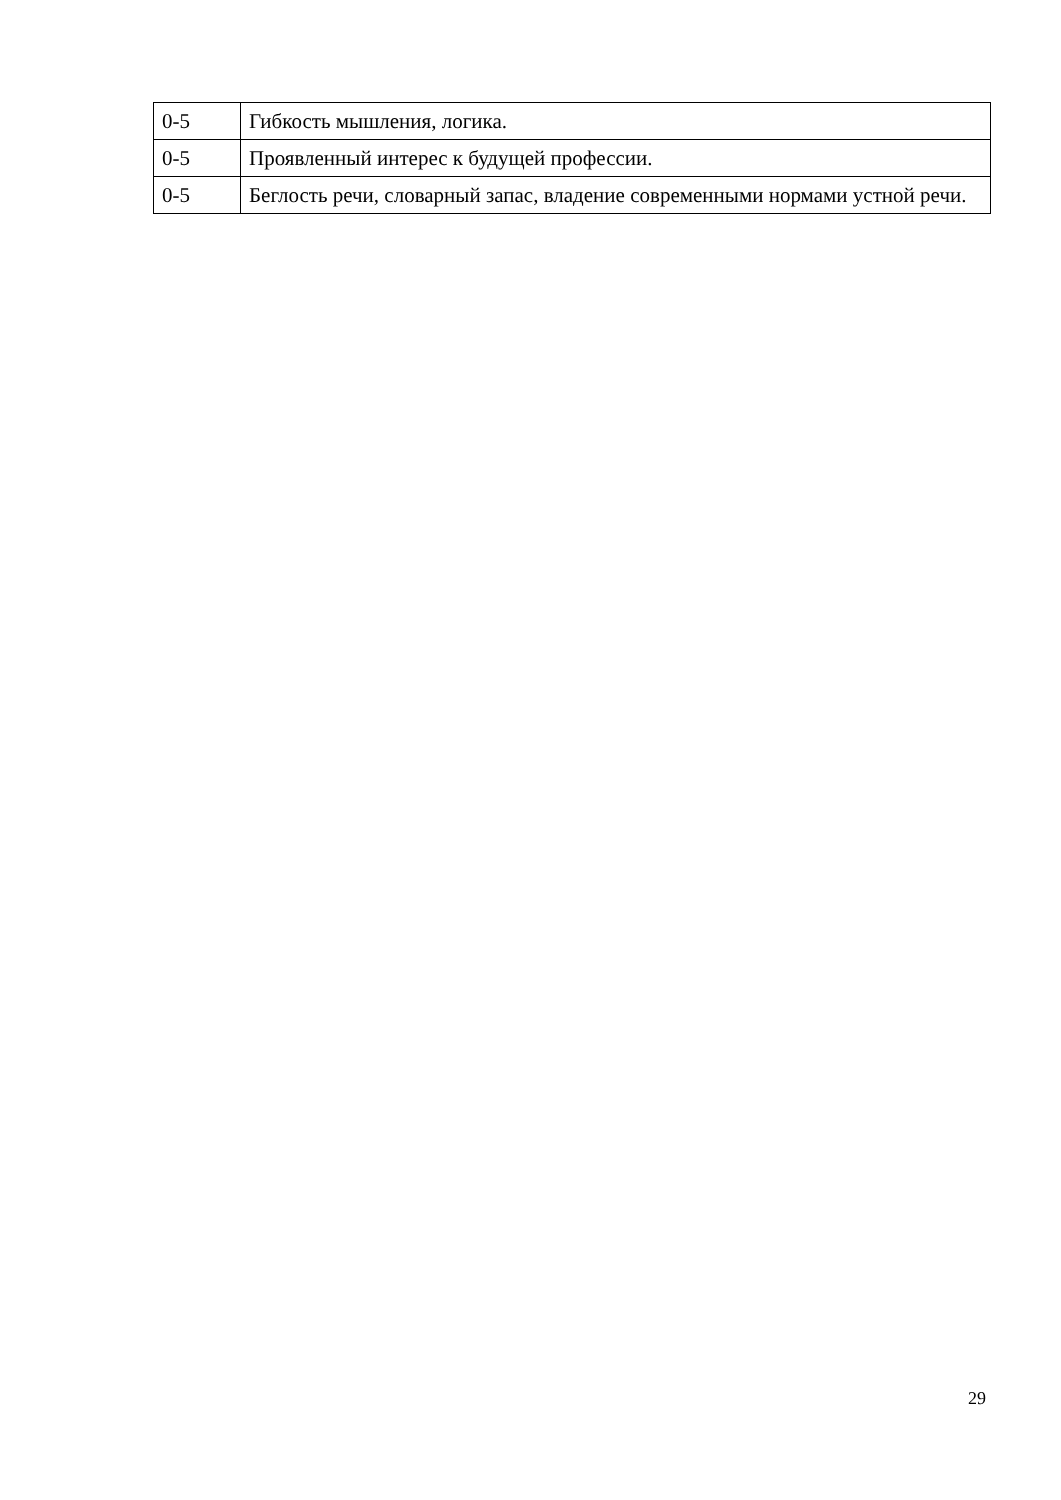| 0-5 | Гибкость мышления, логика. |
| 0-5 | Проявленный интерес к будущей профессии. |
| 0-5 | Беглость речи, словарный запас, владение современными нормами устной речи. |
29